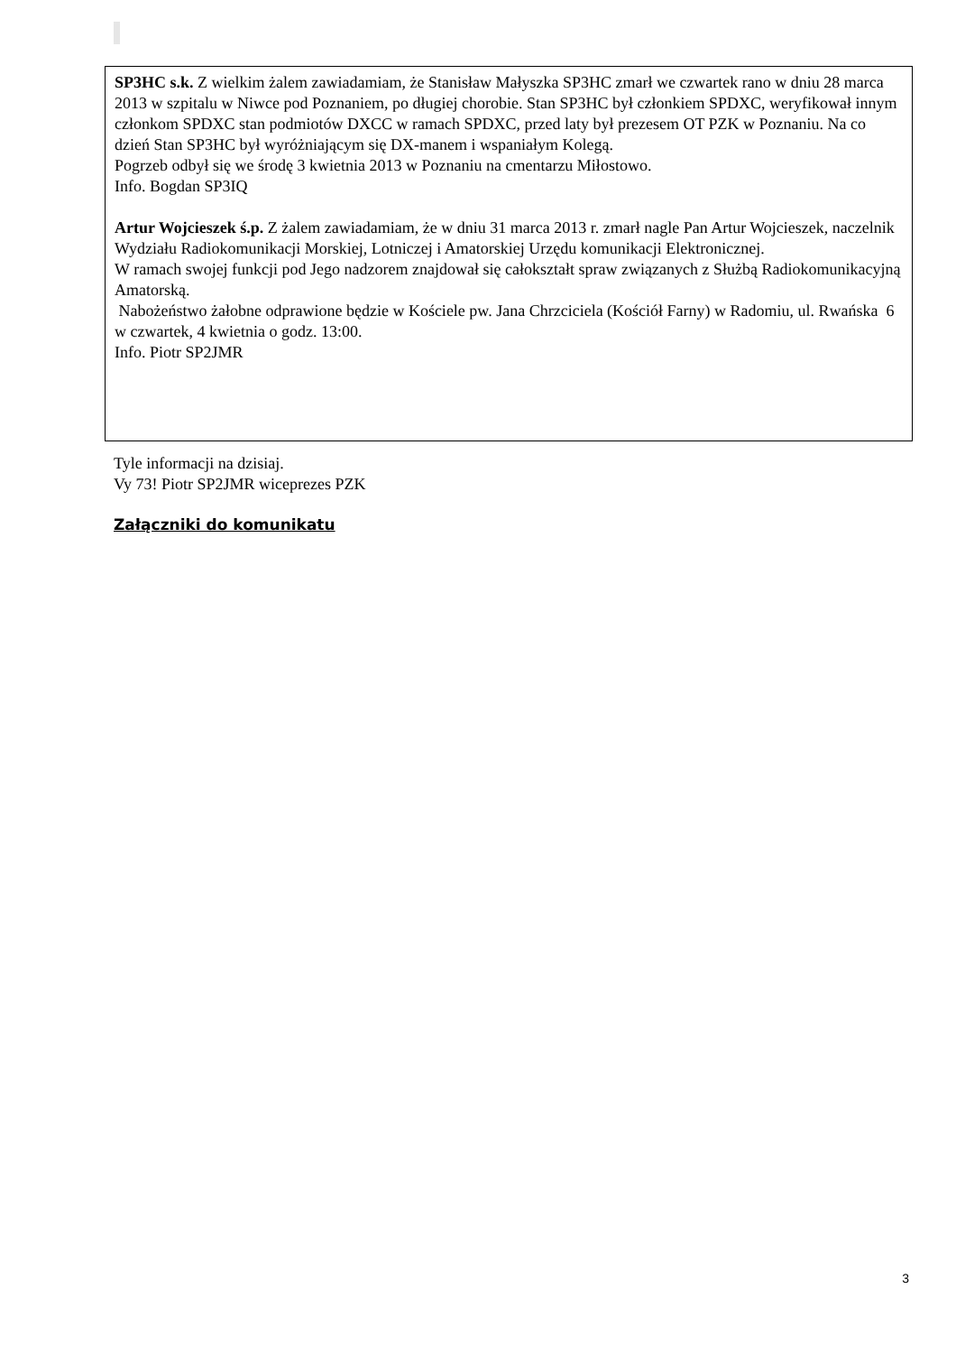SP3HC s.k. Z wielkim żalem zawiadamiam, że Stanisław Małyszka SP3HC zmarł we czwartek rano w dniu 28 marca 2013 w szpitalu w Niwce pod Poznaniem, po długiej chorobie. Stan SP3HC był członkiem SPDXC, weryfikował innym członkom SPDXC stan podmiotów DXCC w ramach SPDXC, przed laty był prezesem OT PZK w Poznaniu. Na co dzień Stan SP3HC był wyróżniającym się DX-manem i wspaniałym Kolegą.
Pogrzeb odbył się we środę 3 kwietnia 2013 w Poznaniu na cmentarzu Miłostowo.
Info. Bogdan SP3IQ
Artur Wojcieszek ś.p. Z żalem zawiadamiam, że w dniu 31 marca 2013 r. zmarł nagle Pan Artur Wojcieszek, naczelnik Wydziału Radiokomunikacji Morskiej, Lotniczej i Amatorskiej Urzędu komunikacji Elektronicznej.
W ramach swojej funkcji pod Jego nadzorem znajdował się całokształt spraw związanych z Służbą Radiokomunikacyjną Amatorską.
Nabożeństwo żałobne odprawione będzie w Kościele pw. Jana Chrzciciela (Kościół Farny) w Radomiu, ul. Rwańska 6 w czwartek, 4 kwietnia o godz. 13:00.
Info. Piotr SP2JMR
Tyle informacji na dzisiaj.
Vy 73! Piotr SP2JMR wiceprezes PZK
Załączniki do komunikatu
3